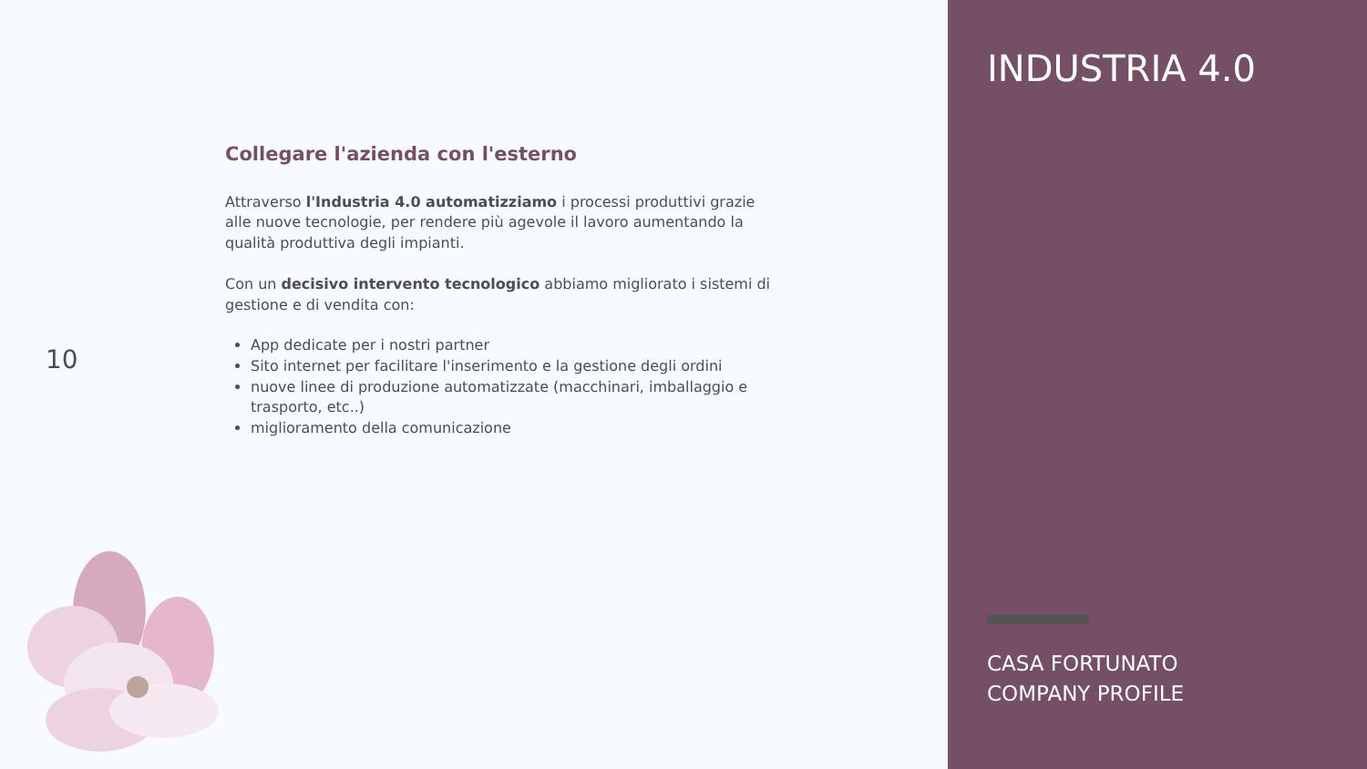10
Collegare l'azienda con l'esterno
Attraverso l'Industria 4.0 automatizziamo i processi produttivi grazie alle nuove tecnologie, per rendere più agevole il lavoro aumentando la qualità produttiva degli impianti.
Con un decisivo intervento tecnologico abbiamo migliorato i sistemi di gestione e di vendita con:
App dedicate per i nostri partner
Sito internet per facilitare l'inserimento e la gestione degli ordini
nuove linee di produzione automatizzate (macchinari, imballaggio e trasporto, etc..)
miglioramento della comunicazione
INDUSTRIA 4.0
CASA FORTUNATO
COMPANY PROFILE